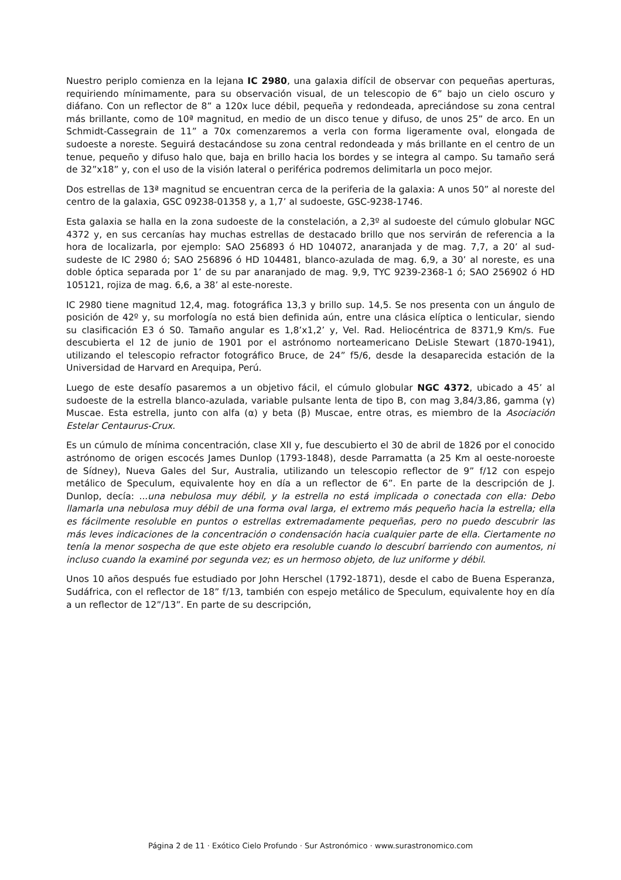Nuestro periplo comienza en la lejana IC 2980, una galaxia difícil de observar con pequeñas aperturas, requiriendo mínimamente, para su observación visual, de un telescopio de 6” bajo un cielo oscuro y diáfano. Con un reflector de 8” a 120x luce débil, pequeña y redondeada, apreciándose su zona central más brillante, como de 10ª magnitud, en medio de un disco tenue y difuso, de unos 25” de arco. En un Schmidt-Cassegrain de 11” a 70x comenzaremos a verla con forma ligeramente oval, elongada de sudoeste a noreste. Seguirá destacándose su zona central redondeada y más brillante en el centro de un tenue, pequeño y difuso halo que, baja en brillo hacia los bordes y se integra al campo. Su tamaño será de 32”x18” y, con el uso de la visión lateral o periférica podremos delimitarla un poco mejor.
Dos estrellas de 13ª magnitud se encuentran cerca de la periferia de la galaxia: A unos 50” al noreste del centro de la galaxia, GSC 09238-01358 y, a 1,7’ al sudoeste, GSC-9238-1746.
Esta galaxia se halla en la zona sudoeste de la constelación, a 2,3º al sudoeste del cúmulo globular NGC 4372 y, en sus cercanías hay muchas estrellas de destacado brillo que nos servirán de referencia a la hora de localizarla, por ejemplo: SAO 256893 ó HD 104072, anaranjada y de mag. 7,7, a 20’ al sud-sudeste de IC 2980 ó; SAO 256896 ó HD 104481, blanco-azulada de mag. 6,9, a 30’ al noreste, es una doble óptica separada por 1’ de su par anaranjado de mag. 9,9, TYC 9239-2368-1 ó; SAO 256902 ó HD 105121, rojiza de mag. 6,6, a 38’ al este-noreste.
IC 2980 tiene magnitud 12,4, mag. fotográfica 13,3 y brillo sup. 14,5. Se nos presenta con un ángulo de posición de 42º y, su morfología no está bien definida aún, entre una clásica elíptica o lenticular, siendo su clasificación E3 ó S0. Tamaño angular es 1,8’x1,2’ y, Vel. Rad. Heliocéntrica de 8371,9 Km/s. Fue descubierta el 12 de junio de 1901 por el astrónomo norteamericano DeLisle Stewart (1870-1941), utilizando el telescopio refractor fotográfico Bruce, de 24” f5/6, desde la desaparecida estación de la Universidad de Harvard en Arequipa, Perú.
Luego de este desafío pasaremos a un objetivo fácil, el cúmulo globular NGC 4372, ubicado a 45’ al sudoeste de la estrella blanco-azulada, variable pulsante lenta de tipo B, con mag 3,84/3,86, gamma (γ) Muscae. Esta estrella, junto con alfa (α) y beta (β) Muscae, entre otras, es miembro de la Asociación Estelar Centaurus-Crux.
Es un cúmulo de mínima concentración, clase XII y, fue descubierto el 30 de abril de 1826 por el conocido astrónomo de origen escocés James Dunlop (1793-1848), desde Parramatta (a 25 Km al oeste-noroeste de Sídney), Nueva Gales del Sur, Australia, utilizando un telescopio reflector de 9” f/12 con espejo metálico de Speculum, equivalente hoy en día a un reflector de 6”. En parte de la descripción de J. Dunlop, decía: ...una nebulosa muy débil, y la estrella no está implicada o conectada con ella: Debo llamarla una nebulosa muy débil de una forma oval larga, el extremo más pequeño hacia la estrella; ella es fácilmente resoluble en puntos o estrellas extremadamente pequeñas, pero no puedo descubrir las más leves indicaciones de la concentración o condensación hacia cualquier parte de ella. Ciertamente no tenía la menor sospecha de que este objeto era resoluble cuando lo descubrí barriendo con aumentos, ni incluso cuando la examiné por segunda vez; es un hermoso objeto, de luz uniforme y débil.
Unos 10 años después fue estudiado por John Herschel (1792-1871), desde el cabo de Buena Esperanza, Sudáfrica, con el reflector de 18” f/13, también con espejo metálico de Speculum, equivalente hoy en día a un reflector de 12”/13”. En parte de su descripción,
Página 2 de 11 · Exótico Cielo Profundo · Sur Astronómico · www.surastronomico.com